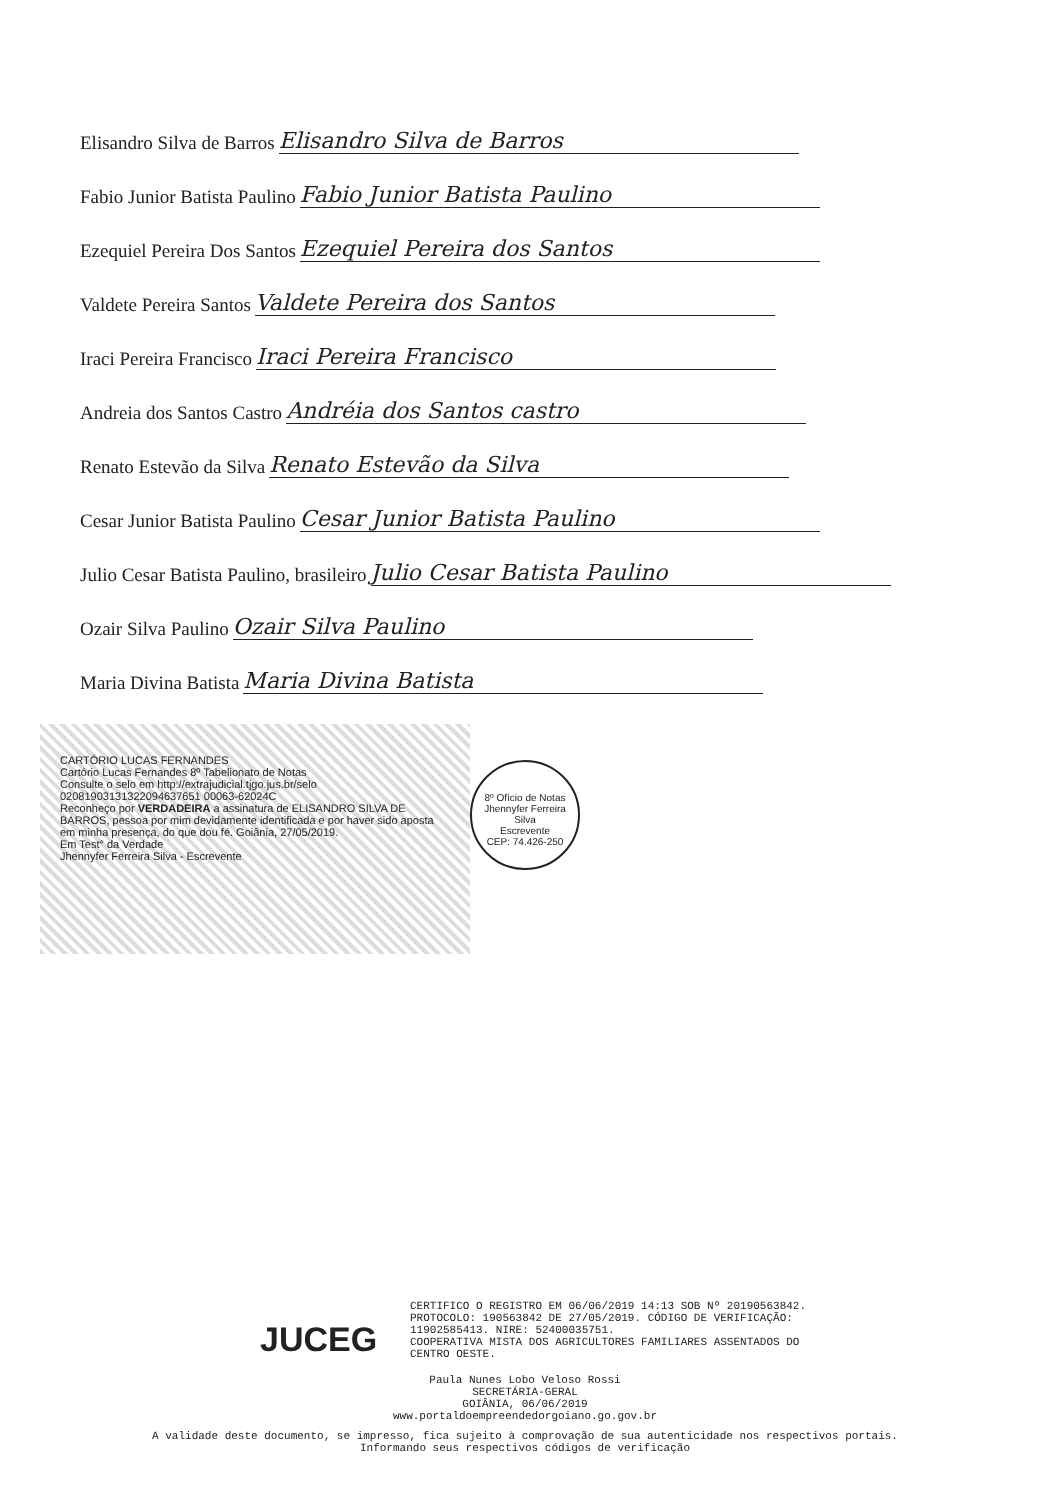Elisandro Silva de Barros Elisandro Silva de Barros
Fabio Junior Batista Paulino Fabio Junior Batista Paulino
Ezequiel Pereira Dos Santos Ezequiel Pereira dos Santos
Valdete Pereira Santos Valdete Pereira dos Santos
Iraci Pereira Francisco Iraci Pereira Francisco
Andreia dos Santos Castro Andréia dos Santos castro
Renato Estevão da Silva Renato Estevão da Silva
Cesar Junior Batista Paulino Cesar Junior Batista Paulino
Julio Cesar Batista Paulino, brasileiro Julio Cesar Batista Paulino
Ozair Silva Paulino Ozair Silva Paulino
Maria Divina Batista Maria Divina Batista
CARTÓRIO LUCAS FERNANDES
Cartório Lucas Fernandes 8º Tabelionato de Notas
Consulte o selo em http://extrajudicial.tjgo.jus.br/selo
02081903131322094637651 00063-62024C
Reconheço por VERDADEIRA a assinatura de ELISANDRO SILVA DE BARROS, pessoa por mim devidamente identificada e por haver sido aposta em minha presença, do que dou fé. Goiânia, 27/05/2019.
Em Test° da Verdade
Jhennyfer Ferreira Silva - Escrevente
8º Ofício de Notas
Jhennyfer Ferreira Silva
Escrevente
CEP: 74.426-250
JUCEG
CERTIFICO O REGISTRO EM 06/06/2019 14:13 SOB Nº 20190563842.
PROTOCOLO: 190563842 DE 27/05/2019. CÓDIGO DE VERIFICAÇÃO:
11902585413. NIRE: 52400035751.
COOPERATIVA MISTA DOS AGRICULTORES FAMILIARES ASSENTADOS DO
CENTRO OESTE.
Paula Nunes Lobo Veloso Rossi
SECRETÁRIA-GERAL
GOIÂNIA, 06/06/2019
www.portaldoempreendedorgoiano.go.gov.br
A validade deste documento, se impresso, fica sujeito à comprovação de sua autenticidade nos respectivos portais.
Informando seus respectivos códigos de verificação